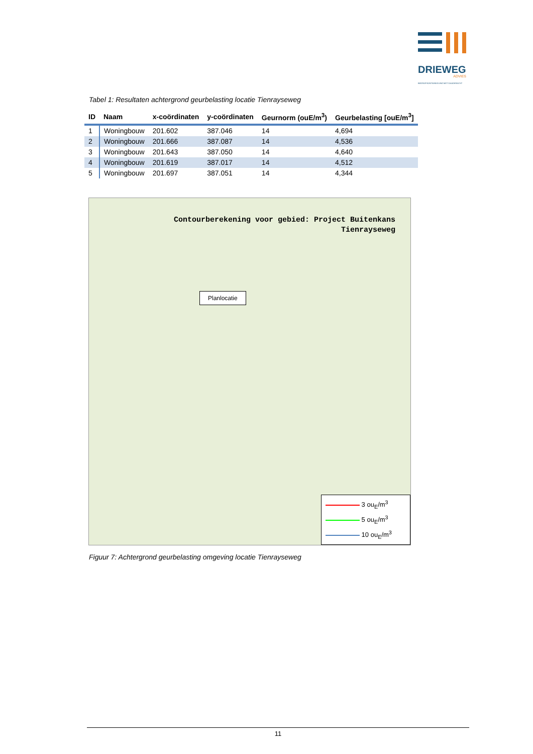DRIEWEG
ADVIES
BEDRIJFSONTWIKKELING MET DAADKRACHT
Tabel 1: Resultaten achtergrond geurbelasting locatie Tienrayseweg
| ID | Naam | x-coördinaten | y-coördinaten | Geurnorm (ouE/m<sup>3</sup>) | Geurbelasting [ouE/m<sup>3</sup>] |
| --- | --- | --- | --- | --- | --- |
| 1 | Woningbouw | 201.602 | 387.046 | 14 | 4,694 |
| 2 | Woningbouw | 201.666 | 387.087 | 14 | 4,536 |
| 3 | Woningbouw | 201.643 | 387.050 | 14 | 4,640 |
| 4 | Woningbouw | 201.619 | 387.017 | 14 | 4,512 |
| 5 | Woningbouw | 201.697 | 387.051 | 14 | 4,344 |
Contourberekening voor gebied: Project Buitenkans
Tienrayseweg
Planlocatie
3 ou<sub>E</sub>/m<sup>3</sup>
5 ou<sub>E</sub>/m<sup>3</sup>
10 ou<sub>E</sub>/m<sup>3</sup>
Figuur 7: Achtergrond geurbelasting omgeving locatie Tienrayseweg
11